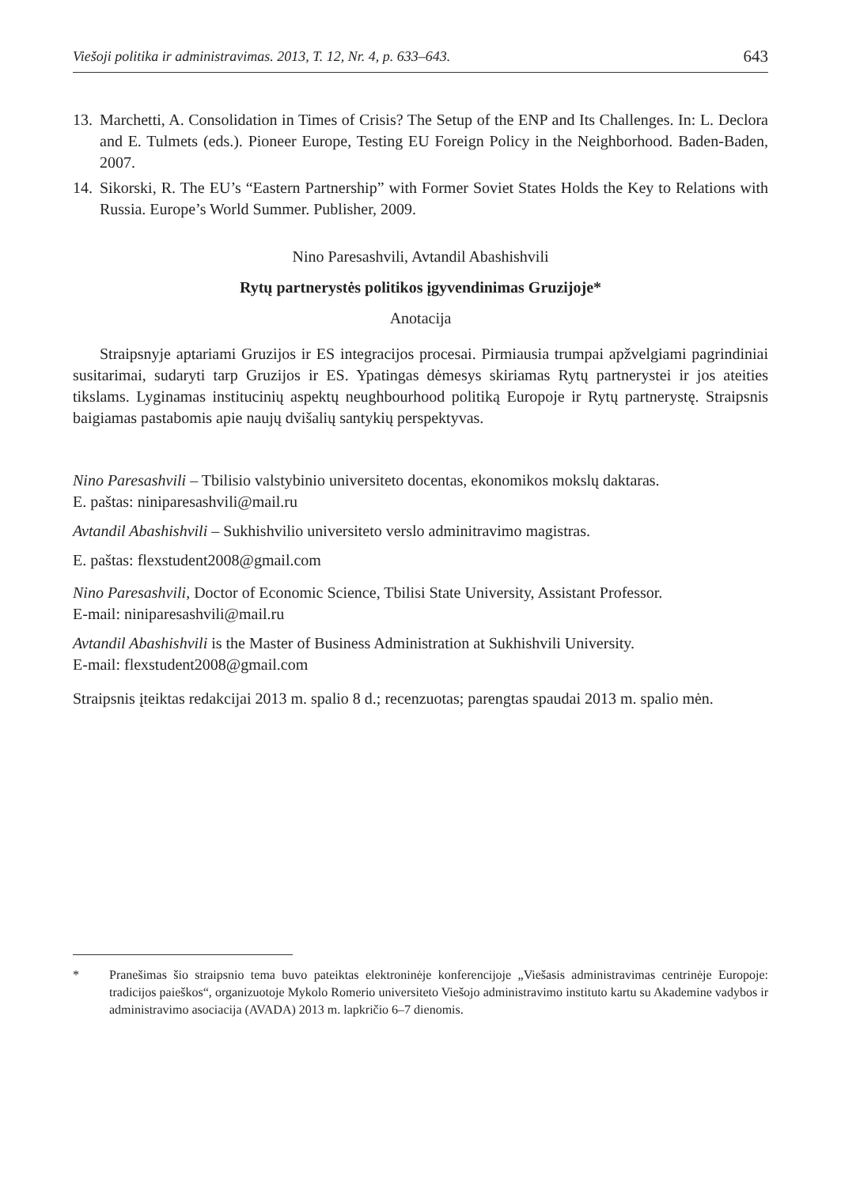Viešoji politika ir administravimas. 2013, T. 12, Nr. 4, p. 633–643. 643
13. Marchetti, A. Consolidation in Times of Crisis? The Setup of the ENP and Its Challenges. In: L. Declora and E. Tulmets (eds.). Pioneer Europe, Testing EU Foreign Policy in the Neighborhood. Baden-Baden, 2007.
14. Sikorski, R. The EU’s “Eastern Partnership” with Former Soviet States Holds the Key to Relations with Russia. Europe’s World Summer. Publisher, 2009.
Nino Paresashvili, Avtandil Abashishvili
Rytų partnerystės politikos įgyvendinimas Gruzijoje*
Anotacija
Straipsnyje aptariami Gruzijos ir ES integracijos procesai. Pirmiausia trumpai apžvelgiami pagrindiniai susitarimai, sudaryti tarp Gruzijos ir ES. Ypatingas dėmesys skiriamas Rytų partnerystei ir jos ateities tikslams. Lyginamas institucinių aspektų neughbourhood politiką Europoje ir Rytų partnerystę. Straipsnis baigiamas pastabomis apie naujų dvišalių santykių perspektyvas.
Nino Paresashvili – Tbilisio valstybinio universiteto docentas, ekonomikos mokslų daktaras.
E. paštas: niniparesashvili@mail.ru
Avtandil Abashishvili – Sukhishvilio universiteto verslo adminitravimo magistras.
E. paštas: flexstudent2008@gmail.com
Nino Paresashvili, Doctor of Economic Science, Tbilisi State University, Assistant Professor.
E-mail: niniparesashvili@mail.ru
Avtandil Abashishvili is the Master of Business Administration at Sukhishvili University.
E-mail: flexstudent2008@gmail.com
Straipsnis įteiktas redakcijai 2013 m. spalio 8 d.; recenzuotas; parengtas spaudai 2013 m. spalio mėn.
* Pranešimas šio straipsnio tema buvo pateiktas elektroninėje konferencijoje „Viešasis administravimas centrinėje Europoje: tradicijos paieškos“, organizuotoje Mykolo Romerio universiteto Viešojo administravimo instituto kartu su Akademine vadybos ir administravimo asociacija (AVADA) 2013 m. lapkričio 6–7 dienomis.